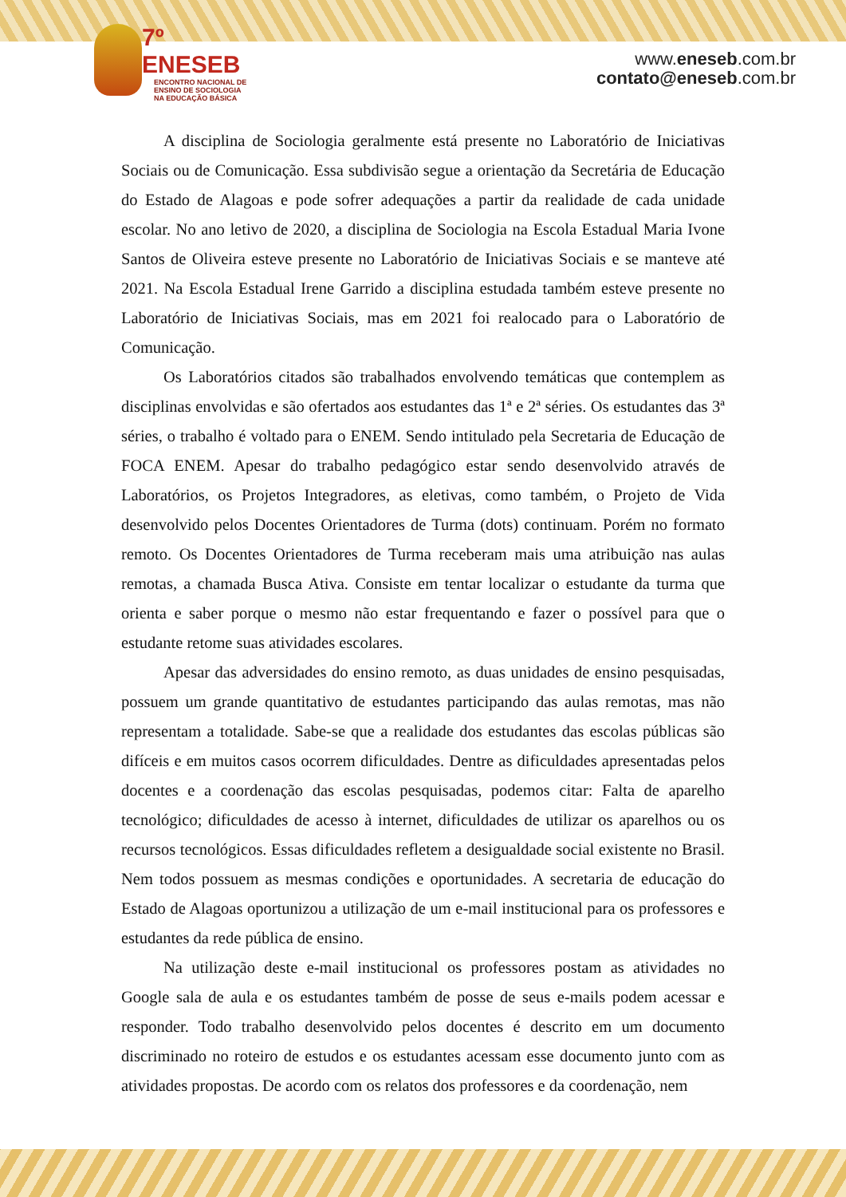7º ENESEB
ENCONTRO NACIONAL DE
ENSINO DE SOCIOLOGIA
NA EDUCAÇÃO BÁSICA
www.eneseb.com.br
contato@eneseb.com.br
A disciplina de Sociologia geralmente está presente no Laboratório de Iniciativas Sociais ou de Comunicação. Essa subdivisão segue a orientação da Secretária de Educação do Estado de Alagoas e pode sofrer adequações a partir da realidade de cada unidade escolar. No ano letivo de 2020, a disciplina de Sociologia na Escola Estadual Maria Ivone Santos de Oliveira esteve presente no Laboratório de Iniciativas Sociais e se manteve até 2021. Na Escola Estadual Irene Garrido a disciplina estudada também esteve presente no Laboratório de Iniciativas Sociais, mas em 2021 foi realocado para o Laboratório de Comunicação.
Os Laboratórios citados são trabalhados envolvendo temáticas que contemplem as disciplinas envolvidas e são ofertados aos estudantes das 1ª e 2ª séries. Os estudantes das 3ª séries, o trabalho é voltado para o ENEM. Sendo intitulado pela Secretaria de Educação de FOCA ENEM. Apesar do trabalho pedagógico estar sendo desenvolvido através de Laboratórios, os Projetos Integradores, as eletivas, como também, o Projeto de Vida desenvolvido pelos Docentes Orientadores de Turma (dots) continuam. Porém no formato remoto. Os Docentes Orientadores de Turma receberam mais uma atribuição nas aulas remotas, a chamada Busca Ativa. Consiste em tentar localizar o estudante da turma que orienta e saber porque o mesmo não estar frequentando e fazer o possível para que o estudante retome suas atividades escolares.
Apesar das adversidades do ensino remoto, as duas unidades de ensino pesquisadas, possuem um grande quantitativo de estudantes participando das aulas remotas, mas não representam a totalidade. Sabe-se que a realidade dos estudantes das escolas públicas são difíceis e em muitos casos ocorrem dificuldades. Dentre as dificuldades apresentadas pelos docentes e a coordenação das escolas pesquisadas, podemos citar: Falta de aparelho tecnológico; dificuldades de acesso à internet, dificuldades de utilizar os aparelhos ou os recursos tecnológicos. Essas dificuldades refletem a desigualdade social existente no Brasil. Nem todos possuem as mesmas condições e oportunidades. A secretaria de educação do Estado de Alagoas oportunizou a utilização de um e-mail institucional para os professores e estudantes da rede pública de ensino.
Na utilização deste e-mail institucional os professores postam as atividades no Google sala de aula e os estudantes também de posse de seus e-mails podem acessar e responder. Todo trabalho desenvolvido pelos docentes é descrito em um documento discriminado no roteiro de estudos e os estudantes acessam esse documento junto com as atividades propostas. De acordo com os relatos dos professores e da coordenação, nem